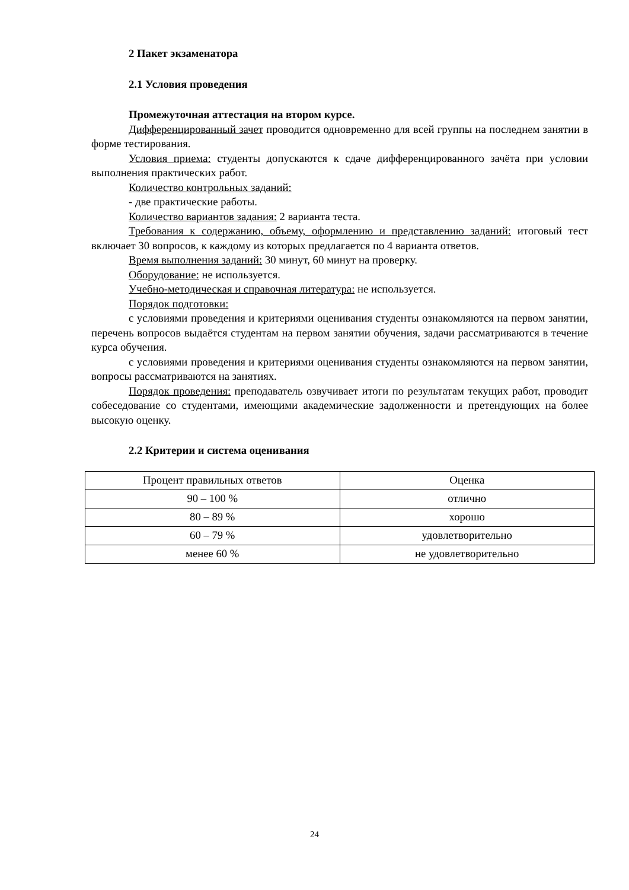2 Пакет экзаменатора
2.1 Условия проведения
Промежуточная аттестация на втором курсе.
Дифференцированный зачет проводится одновременно для всей группы на последнем занятии в форме тестирования.
Условия приема: студенты допускаются к сдаче дифференцированного зачёта при условии выполнения практических работ.
Количество контрольных заданий:
- две практические работы.
Количество вариантов задания: 2 варианта теста.
Требования к содержанию, объему, оформлению и представлению заданий: итоговый тест включает 30 вопросов, к каждому из которых предлагается по 4 варианта ответов.
Время выполнения заданий: 30 минут, 60 минут на проверку.
Оборудование: не используется.
Учебно-методическая и справочная литература: не используется.
Порядок подготовки:
с условиями проведения и критериями оценивания студенты ознакомляются на первом занятии, перечень вопросов выдаётся студентам на первом занятии обучения, задачи рассматриваются в течение курса обучения.
с условиями проведения и критериями оценивания студенты ознакомляются на первом занятии, вопросы рассматриваются на занятиях.
Порядок проведения: преподаватель озвучивает итоги по результатам текущих работ, проводит собеседование со студентами, имеющими академические задолженности и претендующих на более высокую оценку.
2.2 Критерии и система оценивания
| Процент правильных ответов | Оценка |
| 90 – 100 % | отлично |
| 80 – 89 % | хорошо |
| 60 – 79 % | удовлетворительно |
| менее 60 % | не удовлетворительно |
24